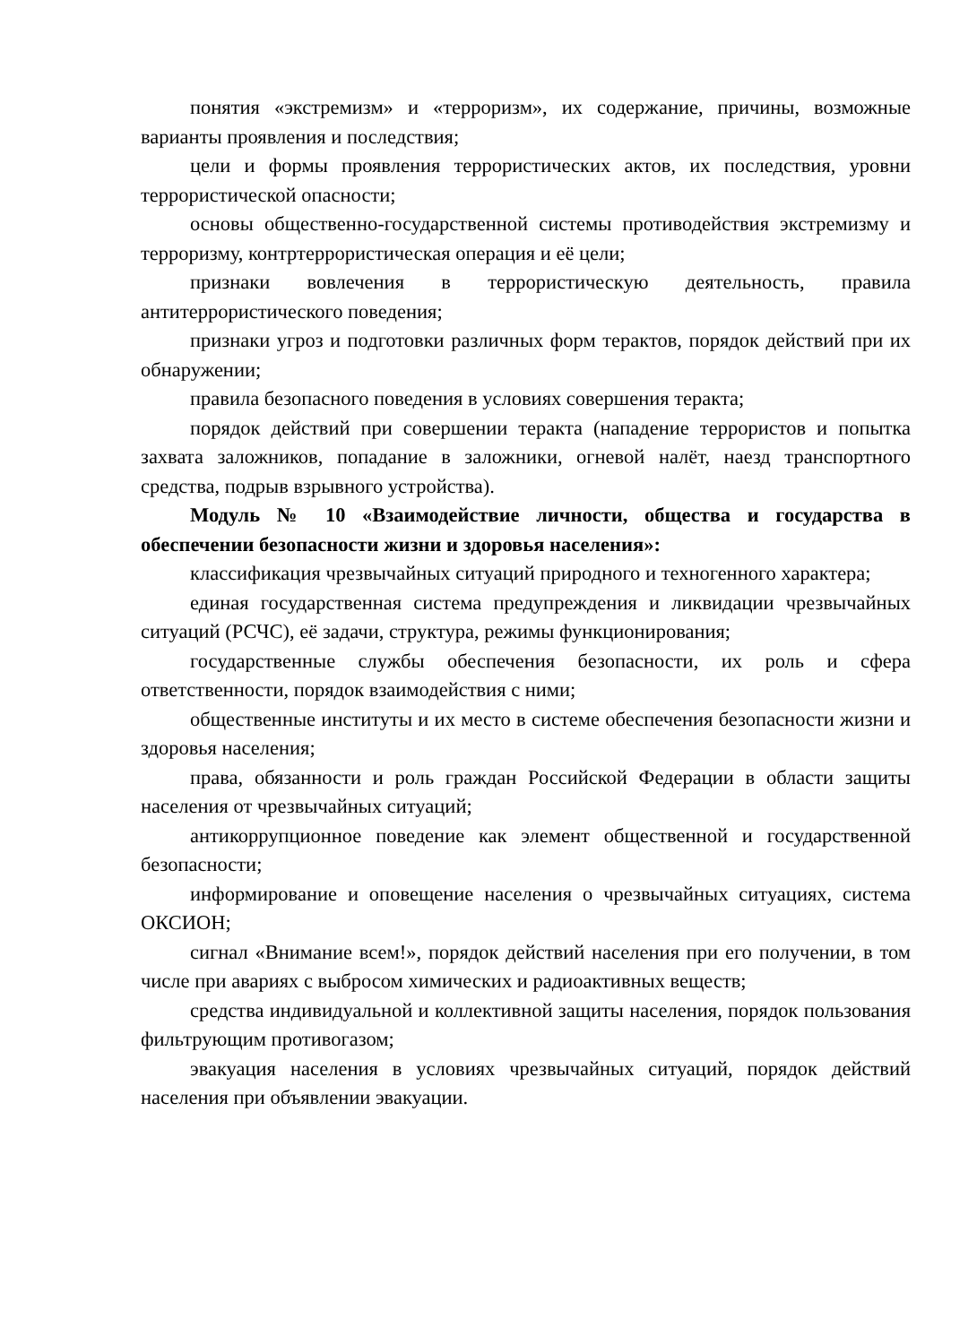понятия «экстремизм» и «терроризм», их содержание, причины, возможные варианты проявления и последствия;
цели и формы проявления террористических актов, их последствия, уровни террористической опасности;
основы общественно-государственной системы противодействия экстремизму и терроризму, контртеррористическая операция и её цели;
признаки вовлечения в террористическую деятельность, правила антитеррористического поведения;
признаки угроз и подготовки различных форм терактов, порядок действий при их обнаружении;
правила безопасного поведения в условиях совершения теракта;
порядок действий при совершении теракта (нападение террористов и попытка захвата заложников, попадание в заложники, огневой налёт, наезд транспортного средства, подрыв взрывного устройства).
Модуль № 10 «Взаимодействие личности, общества и государства в обеспечении безопасности жизни и здоровья населения»:
классификация чрезвычайных ситуаций природного и техногенного характера;
единая государственная система предупреждения и ликвидации чрезвычайных ситуаций (РСЧС), её задачи, структура, режимы функционирования;
государственные службы обеспечения безопасности, их роль и сфера ответственности, порядок взаимодействия с ними;
общественные институты и их место в системе обеспечения безопасности жизни и здоровья населения;
права, обязанности и роль граждан Российской Федерации в области защиты населения от чрезвычайных ситуаций;
антикоррупционное поведение как элемент общественной и государственной безопасности;
информирование и оповещение населения о чрезвычайных ситуациях, система ОКСИОН;
сигнал «Внимание всем!», порядок действий населения при его получении, в том числе при авариях с выбросом химических и радиоактивных веществ;
средства индивидуальной и коллективной защиты населения, порядок пользования фильтрующим противогазом;
эвакуация населения в условиях чрезвычайных ситуаций, порядок действий населения при объявлении эвакуации.